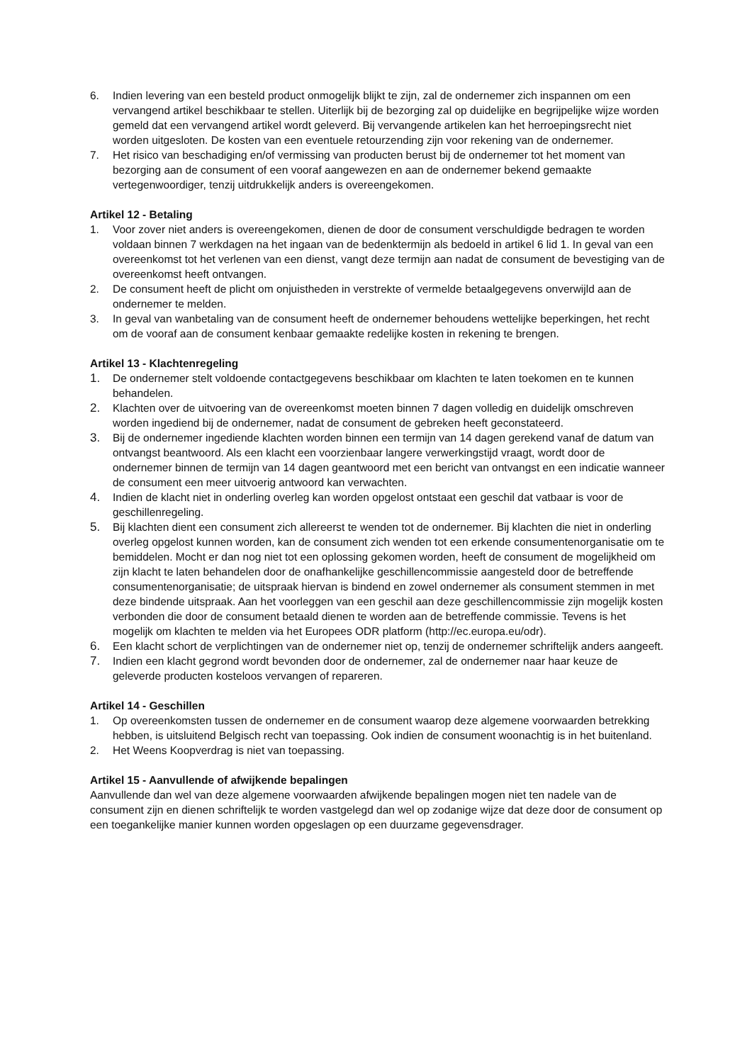6. Indien levering van een besteld product onmogelijk blijkt te zijn, zal de ondernemer zich inspannen om een vervangend artikel beschikbaar te stellen. Uiterlijk bij de bezorging zal op duidelijke en begrijpelijke wijze worden gemeld dat een vervangend artikel wordt geleverd. Bij vervangende artikelen kan het herroepingsrecht niet worden uitgesloten. De kosten van een eventuele retourzending zijn voor rekening van de ondernemer.
7. Het risico van beschadiging en/of vermissing van producten berust bij de ondernemer tot het moment van bezorging aan de consument of een vooraf aangewezen en aan de ondernemer bekend gemaakte vertegenwoordiger, tenzij uitdrukkelijk anders is overeengekomen.
Artikel 12 - Betaling
1. Voor zover niet anders is overeengekomen, dienen de door de consument verschuldigde bedragen te worden voldaan binnen 7 werkdagen na het ingaan van de bedenktermijn als bedoeld in artikel 6 lid 1. In geval van een overeenkomst tot het verlenen van een dienst, vangt deze termijn aan nadat de consument de bevestiging van de overeenkomst heeft ontvangen.
2. De consument heeft de plicht om onjuistheden in verstrekte of vermelde betaalgegevens onverwijld aan de ondernemer te melden.
3. In geval van wanbetaling van de consument heeft de ondernemer behoudens wettelijke beperkingen, het recht om de vooraf aan de consument kenbaar gemaakte redelijke kosten in rekening te brengen.
Artikel 13 - Klachtenregeling
1. De ondernemer stelt voldoende contactgegevens beschikbaar om klachten te laten toekomen en te kunnen behandelen.
2. Klachten over de uitvoering van de overeenkomst moeten binnen 7 dagen volledig en duidelijk omschreven worden ingediend bij de ondernemer, nadat de consument de gebreken heeft geconstateerd.
3. Bij de ondernemer ingediende klachten worden binnen een termijn van 14 dagen gerekend vanaf de datum van ontvangst beantwoord. Als een klacht een voorzienbaar langere verwerkingstijd vraagt, wordt door de ondernemer binnen de termijn van 14 dagen geantwoord met een bericht van ontvangst en een indicatie wanneer de consument een meer uitvoerig antwoord kan verwachten.
4. Indien de klacht niet in onderling overleg kan worden opgelost ontstaat een geschil dat vatbaar is voor de geschillenregeling.
5. Bij klachten dient een consument zich allereerst te wenden tot de ondernemer. Bij klachten die niet in onderling overleg opgelost kunnen worden, kan de consument zich wenden tot een erkende consumentenorganisatie om te bemiddelen. Mocht er dan nog niet tot een oplossing gekomen worden, heeft de consument de mogelijkheid om zijn klacht te laten behandelen door de onafhankelijke geschillencommissie aangesteld door de betreffende consumentenorganisatie; de uitspraak hiervan is bindend en zowel ondernemer als consument stemmen in met deze bindende uitspraak. Aan het voorleggen van een geschil aan deze geschillencommissie zijn mogelijk kosten verbonden die door de consument betaald dienen te worden aan de betreffende commissie. Tevens is het mogelijk om klachten te melden via het Europees ODR platform (http://ec.europa.eu/odr).
6. Een klacht schort de verplichtingen van de ondernemer niet op, tenzij de ondernemer schriftelijk anders aangeeft.
7. Indien een klacht gegrond wordt bevonden door de ondernemer, zal de ondernemer naar haar keuze de geleverde producten kosteloos vervangen of repareren.
Artikel 14 - Geschillen
1. Op overeenkomsten tussen de ondernemer en de consument waarop deze algemene voorwaarden betrekking hebben, is uitsluitend Belgisch recht van toepassing. Ook indien de consument woonachtig is in het buitenland.
2. Het Weens Koopverdrag is niet van toepassing.
Artikel 15 - Aanvullende of afwijkende bepalingen
Aanvullende dan wel van deze algemene voorwaarden afwijkende bepalingen mogen niet ten nadele van de consument zijn en dienen schriftelijk te worden vastgelegd dan wel op zodanige wijze dat deze door de consument op een toegankelijke manier kunnen worden opgeslagen op een duurzame gegevensdrager.